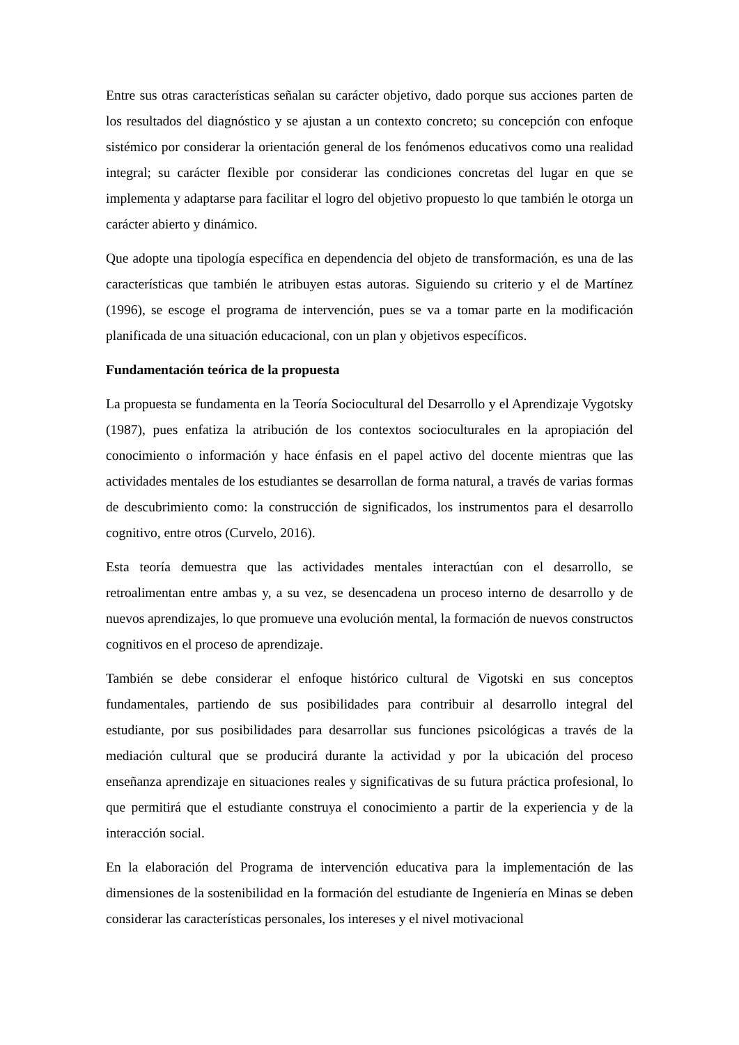Entre sus otras características señalan su carácter objetivo, dado porque sus acciones parten de los resultados del diagnóstico y se ajustan a un contexto concreto; su concepción con enfoque sistémico por considerar la orientación general de los fenómenos educativos como una realidad integral; su carácter flexible por considerar las condiciones concretas del lugar en que se implementa y adaptarse para facilitar el logro del objetivo propuesto lo que también le otorga un carácter abierto y dinámico.
Que adopte una tipología específica en dependencia del objeto de transformación, es una de las características que también le atribuyen estas autoras. Siguiendo su criterio y el de Martínez (1996), se escoge el programa de intervención, pues se va a tomar parte en la modificación planificada de una situación educacional, con un plan y objetivos específicos.
Fundamentación teórica de la propuesta
La propuesta se fundamenta en la Teoría Sociocultural del Desarrollo y el Aprendizaje Vygotsky (1987), pues enfatiza la atribución de los contextos socioculturales en la apropiación del conocimiento o información y hace énfasis en el papel activo del docente mientras que las actividades mentales de los estudiantes se desarrollan de forma natural, a través de varias formas de descubrimiento como: la construcción de significados, los instrumentos para el desarrollo cognitivo, entre otros (Curvelo, 2016).
Esta teoría demuestra que las actividades mentales interactúan con el desarrollo, se retroalimentan entre ambas y, a su vez, se desencadena un proceso interno de desarrollo y de nuevos aprendizajes, lo que promueve una evolución mental, la formación de nuevos constructos cognitivos en el proceso de aprendizaje.
También se debe considerar el enfoque histórico cultural de Vigotski en sus conceptos fundamentales, partiendo de sus posibilidades para contribuir al desarrollo integral del estudiante, por sus posibilidades para desarrollar sus funciones psicológicas a través de la mediación cultural que se producirá durante la actividad y por la ubicación del proceso enseñanza aprendizaje en situaciones reales y significativas de su futura práctica profesional, lo que permitirá que el estudiante construya el conocimiento a partir de la experiencia y de la interacción social.
En la elaboración del Programa de intervención educativa para la implementación de las dimensiones de la sostenibilidad en la formación del estudiante de Ingeniería en Minas se deben considerar las características personales, los intereses y el nivel motivacional